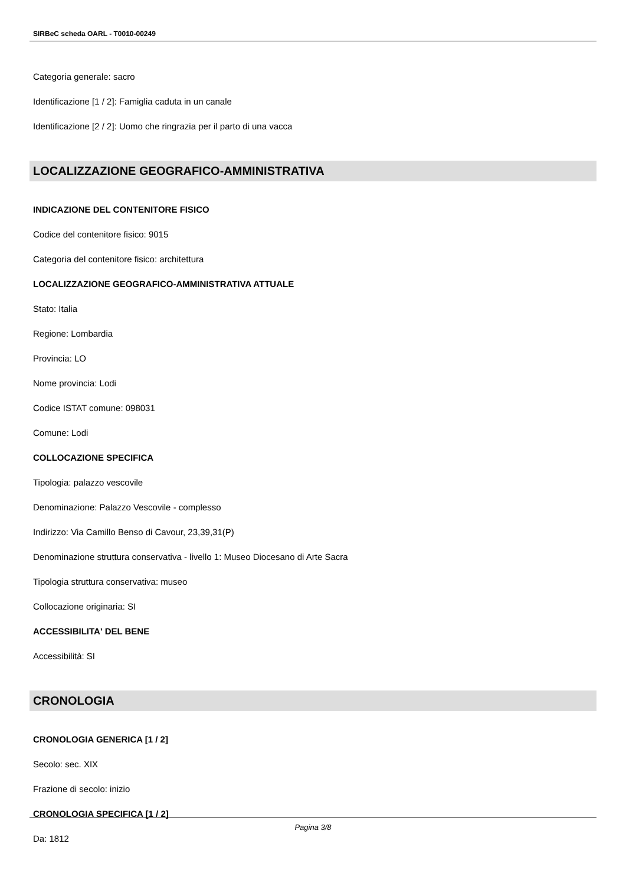SIRBeC scheda OARL - T0010-00249
Categoria generale: sacro
Identificazione [1 / 2]: Famiglia caduta in un canale
Identificazione [2 / 2]: Uomo che ringrazia per il parto di una vacca
LOCALIZZAZIONE GEOGRAFICO-AMMINISTRATIVA
INDICAZIONE DEL CONTENITORE FISICO
Codice del contenitore fisico: 9015
Categoria del contenitore fisico: architettura
LOCALIZZAZIONE GEOGRAFICO-AMMINISTRATIVA ATTUALE
Stato: Italia
Regione: Lombardia
Provincia: LO
Nome provincia: Lodi
Codice ISTAT comune: 098031
Comune: Lodi
COLLOCAZIONE SPECIFICA
Tipologia: palazzo vescovile
Denominazione: Palazzo Vescovile - complesso
Indirizzo: Via Camillo Benso di Cavour, 23,39,31(P)
Denominazione struttura conservativa - livello 1: Museo Diocesano di Arte Sacra
Tipologia struttura conservativa: museo
Collocazione originaria: SI
ACCESSIBILITA' DEL BENE
Accessibilità: SI
CRONOLOGIA
CRONOLOGIA GENERICA [1 / 2]
Secolo: sec. XIX
Frazione di secolo: inizio
CRONOLOGIA SPECIFICA [1 / 2]
Da: 1812
Pagina 3/8